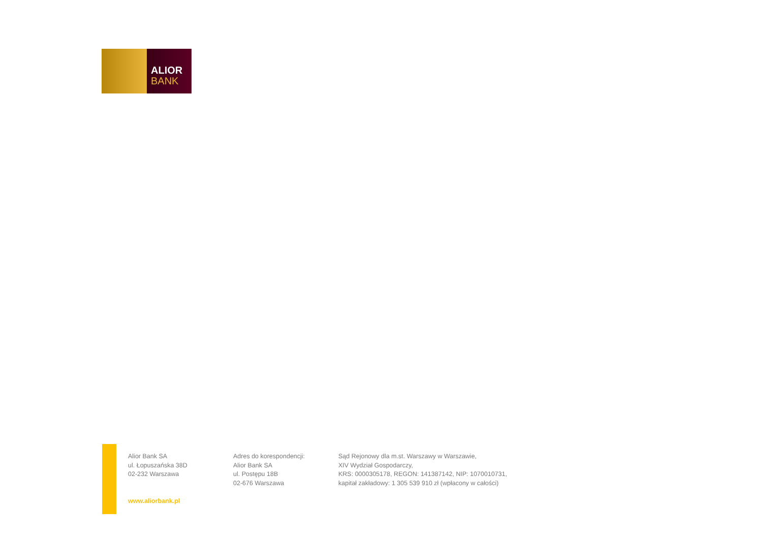ALIOR
BANK
Alior Bank SA
ul. Łopuszańska 38D
02-232 Warszawa
www.aliorbank.pl
Adres do korespondencji:
Alior Bank SA
ul. Postępu 18B
02-676 Warszawa
Sąd Rejonowy dla m.st. Warszawy w Warszawie,
XIV Wydział Gospodarczy,
KRS: 0000305178, REGON: 141387142, NIP: 1070010731,
kapitał zakładowy: 1 305 539 910 zł (wpłacony w całości)